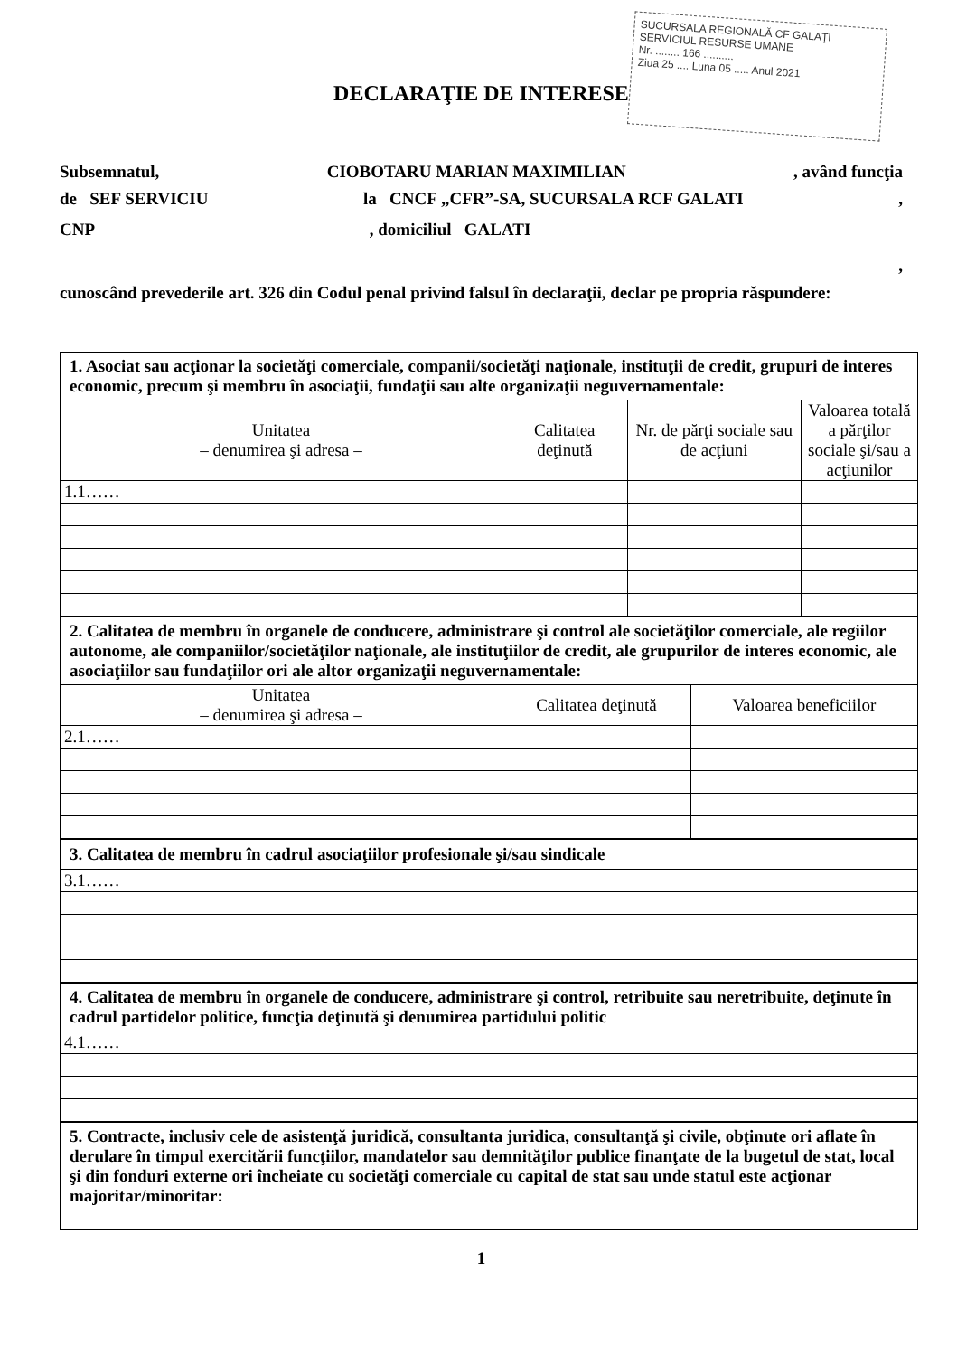SUCURSALA REGIONALĂ CF GALAŢI
SERVICIUL RESURSE UMANE
Nr. ........ 166 ..........
Ziua 25 .... Luna 05 ..... Anul 2021
DECLARAŢIE DE INTERESE
Subsemnatul, CIOBOTARU MARIAN MAXIMILIAN, având funcţia
de SEF SERVICIU la CNCF „CFR”-SA, SUCURSALA RCF GALATI,
CNP , domiciliul GALATI
,
cunoscând prevederile art. 326 din Codul penal privind falsul în declaraţii, declar pe propria răspundere:
| 1. Asociat sau acţionar la societăţi comerciale, companii/societăţi naţionale, instituţii de credit, grupuri de interes economic, precum şi membru în asociaţii, fundaţii sau alte organizaţii neguvernamentale: | | | |
| Unitatea – denumirea şi adresa – | Calitatea deţinută | Nr. de părţi sociale sau de acţiuni | Valoarea totală a părţilor sociale şi/sau a acţiunilor |
| 1.1…… | | | |
| 2. Calitatea de membru în organele de conducere, administrare şi control ale societăţilor comerciale, ale regiilor autonome, ale companiilor/societăţilor naţionale, ale instituţiilor de credit, ale grupurilor de interes economic, ale asociaţiilor sau fundaţiilor ori ale altor organizaţii neguvernamentale: | | |
| Unitatea – denumirea şi adresa – | Calitatea deţinută | Valoarea beneficiilor |
| 2.1…… | | |
| 3. Calitatea de membru în cadrul asociaţiilor profesionale şi/sau sindicale |
| 3.1…… |
| 4. Calitatea de membru în organele de conducere, administrare şi control, retribuite sau neretribuite, deţinute în cadrul partidelor politice, funcţia deţinută şi denumirea partidului politic |
| 4.1…… |
| 5. Contracte, inclusiv cele de asistenţă juridică, consultanta juridica, consultanţă şi civile, obţinute ori aflate în derulare în timpul exercitării funcţiilor, mandatelor sau demnităţilor publice finanţate de la bugetul de stat, local şi din fonduri externe ori încheiate cu societăţi comerciale cu capital de stat sau unde statul este acţionar majoritar/minoritar: |
1